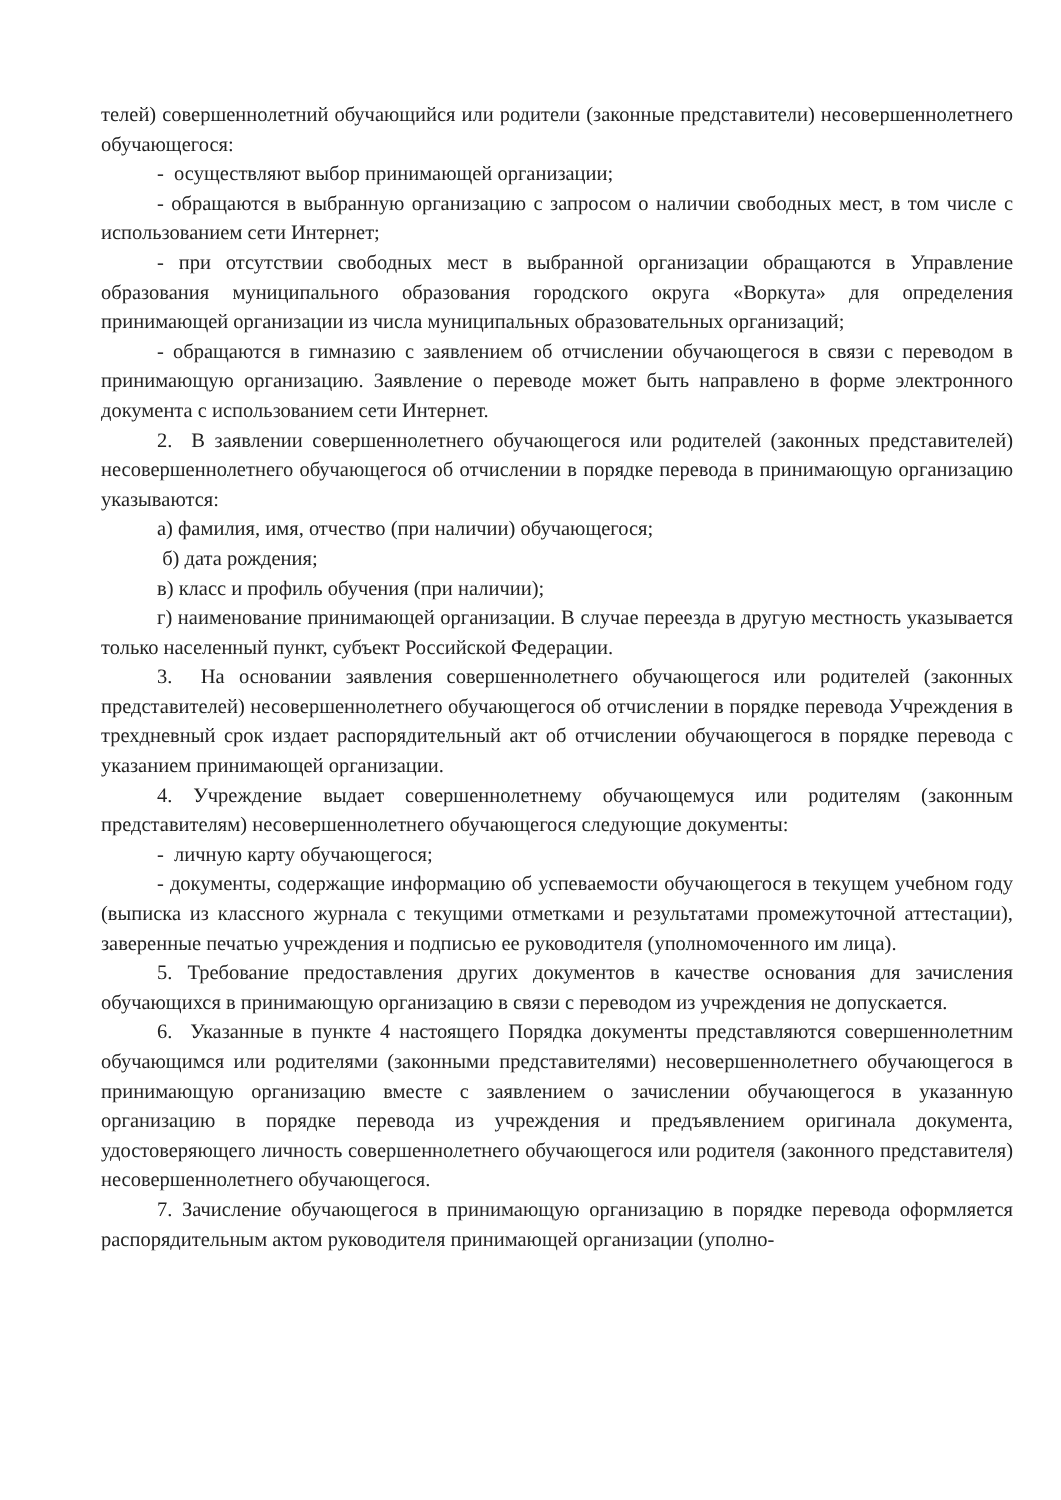телей) совершеннолетний обучающийся или родители (законные представители) несовершеннолетнего обучающегося:
- осуществляют выбор принимающей организации;
- обращаются в выбранную организацию с запросом о наличии свободных мест, в том числе с использованием сети Интернет;
- при отсутствии свободных мест в выбранной организации обращаются в Управление образования муниципального образования городского округа «Воркута» для определения принимающей организации из числа муниципальных образовательных организаций;
- обращаются в гимназию с заявлением об отчислении обучающегося в связи с переводом в принимающую организацию. Заявление о переводе может быть направлено в форме электронного документа с использованием сети Интернет.
2. В заявлении совершеннолетнего обучающегося или родителей (законных представителей) несовершеннолетнего обучающегося об отчислении в порядке перевода в принимающую организацию указываются:
а) фамилия, имя, отчество (при наличии) обучающегося;
б) дата рождения;
в) класс и профиль обучения (при наличии);
г) наименование принимающей организации. В случае переезда в другую местность указывается только населенный пункт, субъект Российской Федерации.
3. На основании заявления совершеннолетнего обучающегося или родителей (законных представителей) несовершеннолетнего обучающегося об отчислении в порядке перевода Учреждения в трехдневный срок издает распорядительный акт об отчислении обучающегося в порядке перевода с указанием принимающей организации.
4. Учреждение выдает совершеннолетнему обучающемуся или родителям (законным представителям) несовершеннолетнего обучающегося следующие документы:
- личную карту обучающегося;
- документы, содержащие информацию об успеваемости обучающегося в текущем учебном году (выписка из классного журнала с текущими отметками и результатами промежуточной аттестации), заверенные печатью учреждения и подписью ее руководителя (уполномоченного им лица).
5. Требование предоставления других документов в качестве основания для зачисления обучающихся в принимающую организацию в связи с переводом из учреждения не допускается.
6. Указанные в пункте 4 настоящего Порядка документы представляются совершеннолетним обучающимся или родителями (законными представителями) несовершеннолетнего обучающегося в принимающую организацию вместе с заявлением о зачислении обучающегося в указанную организацию в порядке перевода из учреждения и предъявлением оригинала документа, удостоверяющего личность совершеннолетнего обучающегося или родителя (законного представителя) несовершеннолетнего обучающегося.
7. Зачисление обучающегося в принимающую организацию в порядке перевода оформляется распорядительным актом руководителя принимающей организации (уполно-